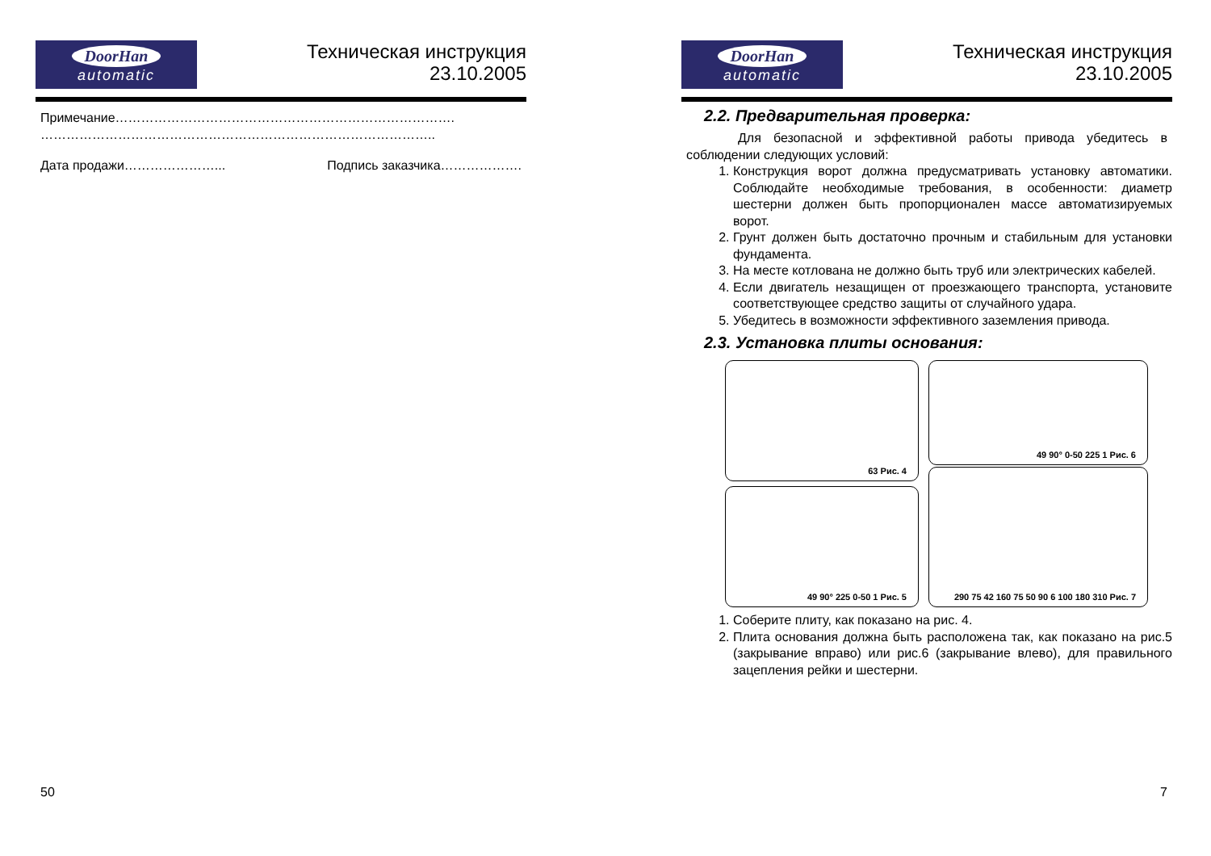DoorHan
automatic
Техническая инструкция
23.10.2005
Примечание…………………………………………………………………….
………………………………………………………………………………..
Дата продажи…………………... Подпись заказчика……………….
50
DoorHan
automatic
Техническая инструкция
23.10.2005
2.2. Предварительная проверка:
Для безопасной и эффективной работы привода убедитесь в соблюдении следующих условий:
1. Конструкция ворот должна предусматривать установку автоматики. Соблюдайте необходимые требования, в особенности: диаметр шестерни должен быть пропорционален массе автоматизируемых ворот.
2. Грунт должен быть достаточно прочным и стабильным для установки фундамента.
3. На месте котлована не должно быть труб или электрических кабелей.
4. Если двигатель незащищен от проезжающего транспорта, установите соответствующее средство защиты от случайного удара.
5. Убедитесь в возможности эффективного заземления привода.
2.3. Установка плиты основания:
63 Рис. 4
49 90° 0-50 225 1 Рис. 6
49 90° 225 0-50 1 Рис. 5
290 75 42 160 75 50 90 6 100 180 310 Рис. 7
1. Соберите плиту, как показано на рис. 4.
2. Плита основания должна быть расположена так, как показано на рис.5 (закрывание вправо) или рис.6 (закрывание влево), для правильного зацепления рейки и шестерни.
7